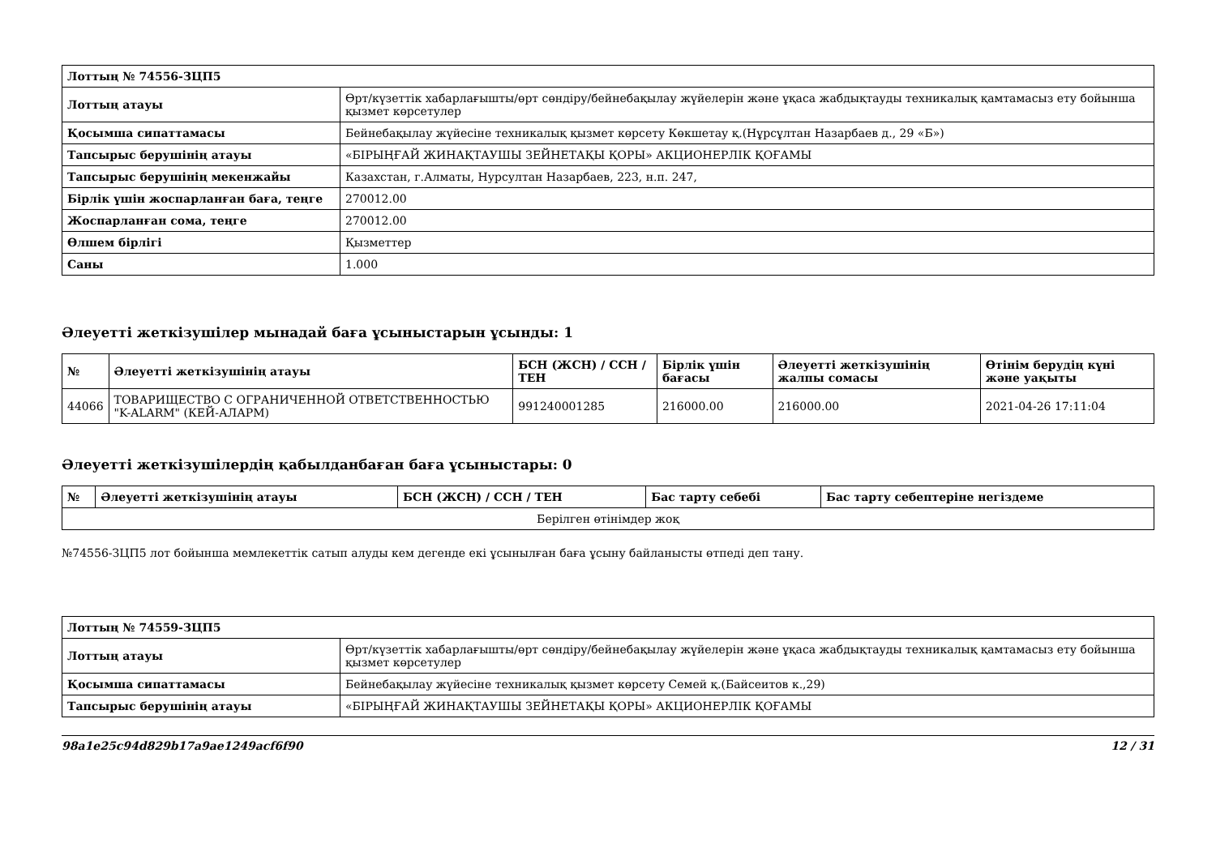| Лоттың № 74556-ЗЦП5 | |
| Лоттың атауы | Өрт/күзеттік хабарлағышты/өрт сөндіру/бейнебақылау жүйелерін және ұқаса жабдықтауды техникалық қамтамасыз ету бойынша қызмет көрсетулер |
| Қосымша сипаттамасы | Бейнебақылау жүйесіне техникалық қызмет көрсету Көкшетау қ.(Нұрсұлтан Назарбаев д., 29 «Б») |
| Тапсырыс берушінің атауы | «БІРЫҢҒАЙ ЖИНАҚТАУШЫ ЗЕЙНЕТАҚЫ ҚОРЫ» АКЦИОНЕРЛІК ҚОҒАМЫ |
| Тапсырыс берушінің мекенжайы | Казахстан, г.Алматы, Нурсултан Назарбаев, 223, н.п. 247, |
| Бірлік үшін жоспарланған баға, теңге | 270012.00 |
| Жоспарланған сома, теңге | 270012.00 |
| Өлшем бірлігі | Қызметтер |
| Саны | 1.000 |
Әлеуетті жеткізушілер мынадай баға ұсыныстарын ұсынды: 1
| № | Әлеуетті жеткізушінің атауы | БСН (ЖСН) / ССН / ТЕН | Бірлік үшін бағасы | Әлеуетті жеткізушінің жалпы сомасы | Өтінім берудің күні және уақыты |
| --- | --- | --- | --- | --- | --- |
| 44066 | ТОВАРИЩЕСТВО С ОГРАНИЧЕННОЙ ОТВЕТСТВЕННОСТЬЮ "K-ALARM" (КЕЙ-АЛАРМ) | 991240001285 | 216000.00 | 216000.00 | 2021-04-26 17:11:04 |
Әлеуетті жеткізушілердің қабылданбаған баға ұсыныстары: 0
| № | Әлеуетті жеткізушінің атауы | БСН (ЖСН) / ССН / ТЕН | Бас тарту себебі | Бас тарту себептеріне негіздеме |
| --- | --- | --- | --- | --- |
| Берілген өтінімдер жоқ | | | | |
№74556-ЗЦП5 лот бойынша мемлекеттік сатып алуды кем дегенде екі ұсынылған баға ұсыну байланысты өтпеді деп тану.
| Лоттың № 74559-ЗЦП5 | |
| Лоттың атауы | Өрт/күзеттік хабарлағышты/өрт сөндіру/бейнебақылау жүйелерін және ұқаса жабдықтауды техникалық қамтамасыз ету бойынша қызмет көрсетулер |
| Қосымша сипаттамасы | Бейнебақылау жүйесіне техникалық қызмет көрсету Семей қ.(Байсеитов к.,29) |
| Тапсырыс берушінің атауы | «БІРЫҢҒАЙ ЖИНАҚТАУШЫ ЗЕЙНЕТАҚЫ ҚОРЫ» АКЦИОНЕРЛІК ҚОҒАМЫ |
98a1e25c94d829b17a9ae1249acf6f90 12 / 31